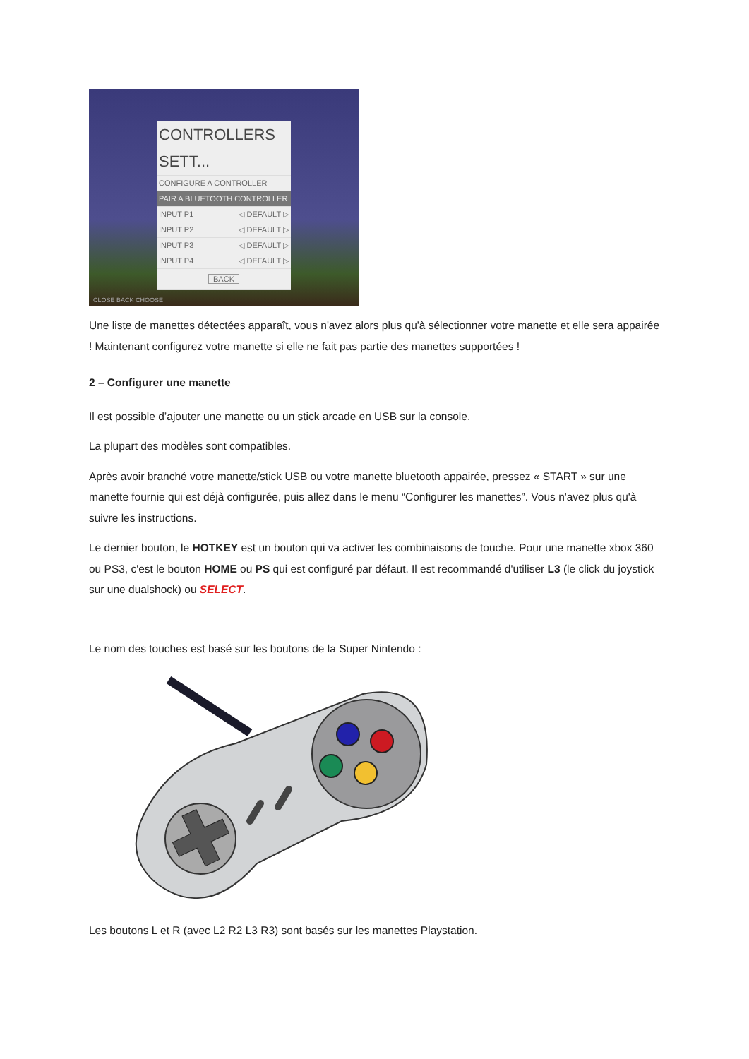CONTROLLERS SETT...
CONFIGURE A CONTROLLER
PAIR A BLUETOOTH CONTROLLER
INPUT P1 ◁ DEFAULT ▷
INPUT P2 ◁ DEFAULT ▷
INPUT P3 ◁ DEFAULT ▷
INPUT P4 ◁ DEFAULT ▷
BACK
CLOSE BACK CHOOSE
Une liste de manettes détectées apparaît, vous n'avez alors plus qu'à sélectionner votre manette et elle sera appairée ! Maintenant configurez votre manette si elle ne fait pas partie des manettes supportées !
2 – Configurer une manette
Il est possible d’ajouter une manette ou un stick arcade en USB sur la console.
La plupart des modèles sont compatibles.
Après avoir branché votre manette/stick USB ou votre manette bluetooth appairée, pressez « START » sur une manette fournie qui est déjà configurée, puis allez dans le menu “Configurer les manettes”. Vous n'avez plus qu'à suivre les instructions.
Le dernier bouton, le HOTKEY est un bouton qui va activer les combinaisons de touche. Pour une manette xbox 360 ou PS3, c'est le bouton HOME ou PS qui est configuré par défaut. Il est recommandé d'utiliser L3 (le click du joystick sur une dualshock) ou SELECT.
Le nom des touches est basé sur les boutons de la Super Nintendo :
Les boutons L et R (avec L2 R2 L3 R3) sont basés sur les manettes Playstation.